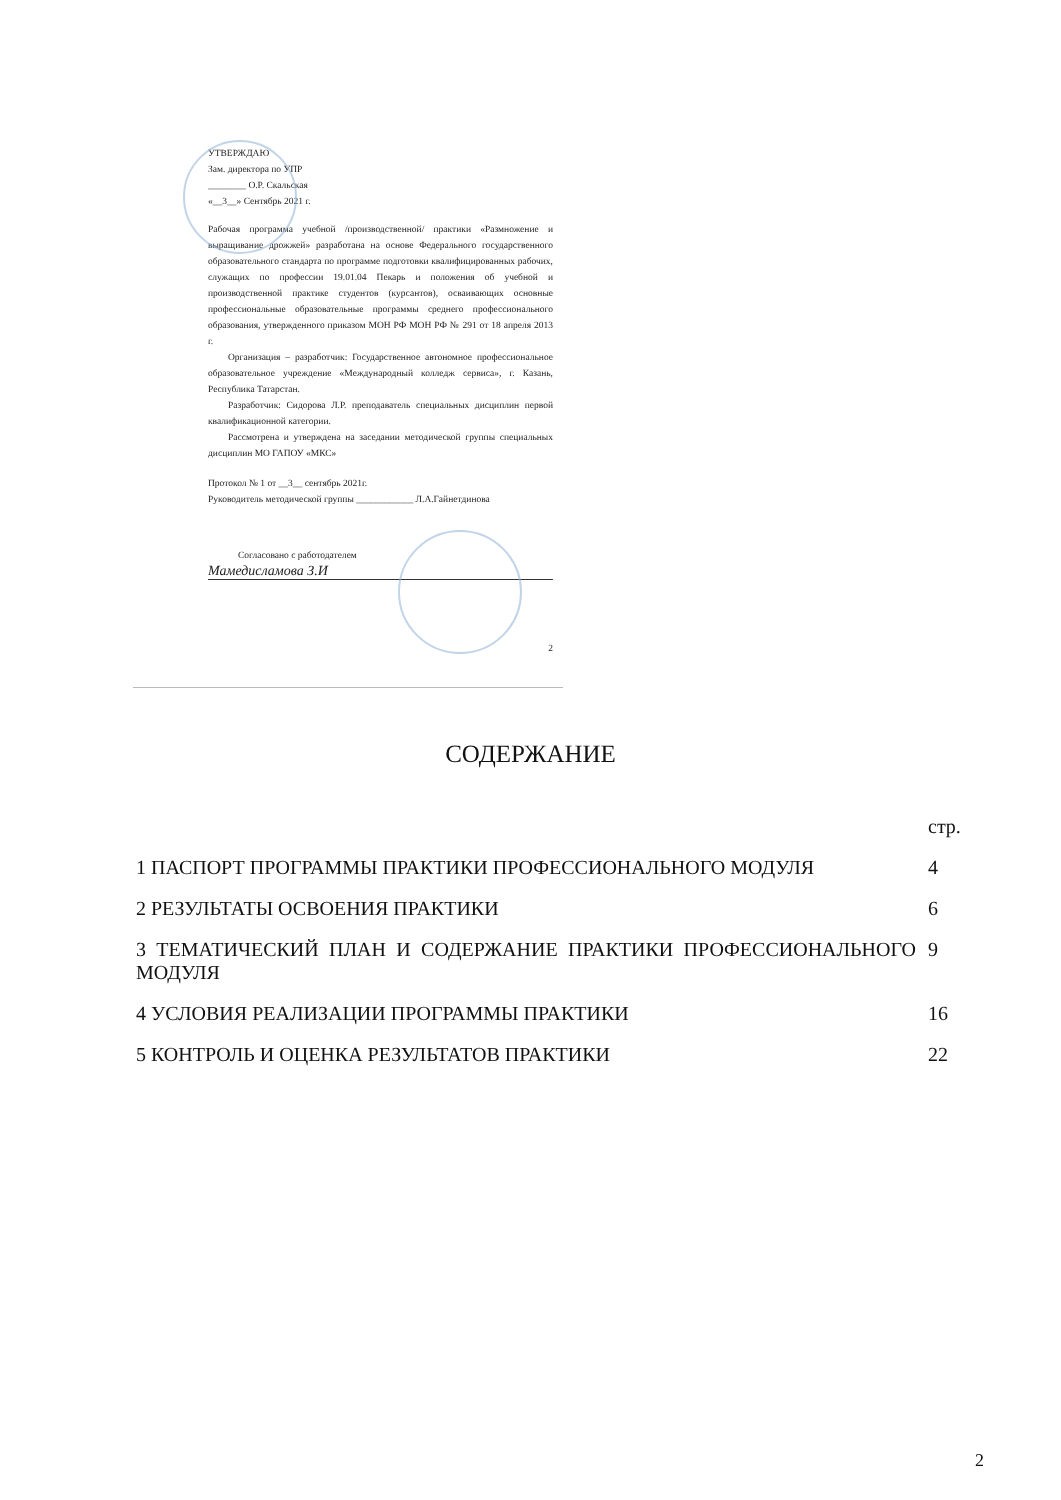УТВЕРЖДАЮ
Зам. директора по УПР
________ О.Р. Скальская
«__3__» Сентябрь 2021 г.
Рабочая программа учебной /производственной/ практики «Размножение и выращивание дрожжей» разработана на основе Федерального государственного образовательного стандарта по программе подготовки квалифицированных рабочих, служащих по профессии 19.01.04 Пекарь и положения об учебной и производственной практике студентов (курсантов), осваивающих основные профессиональные образовательные программы среднего профессионального образования, утвержденного приказом МОН РФ МОН РФ № 291 от 18 апреля 2013 г.
Организация – разработчик: Государственное автономное профессиональное образовательное учреждение «Международный колледж сервиса», г. Казань, Республика Татарстан.
Разработчик: Сидорова Л.Р. преподаватель специальных дисциплин первой квалификационной категории.
Рассмотрена и утверждена на заседании методической группы специальных дисциплин МО ГАПОУ «МКС»
Протокол № 1 от __3__ сентябрь 2021г.
Руководитель методической группы ____________ Л.А.Гайнетдинова
Согласовано с работодателем
Мамедисламова З.И
2
СОДЕРЖАНИЕ
| | стр. |
| 1 ПАСПОРТ ПРОГРАММЫ ПРАКТИКИ ПРОФЕССИОНАЛЬНОГО МОДУЛЯ | 4 |
| 2 РЕЗУЛЬТАТЫ ОСВОЕНИЯ ПРАКТИКИ | 6 |
| 3 ТЕМАТИЧЕСКИЙ ПЛАН И СОДЕРЖАНИЕ ПРАКТИКИ ПРОФЕССИОНАЛЬНОГО МОДУЛЯ | 9 |
| 4 УСЛОВИЯ РЕАЛИЗАЦИИ ПРОГРАММЫ ПРАКТИКИ | 16 |
| 5 КОНТРОЛЬ И ОЦЕНКА РЕЗУЛЬТАТОВ ПРАКТИКИ | 22 |
2